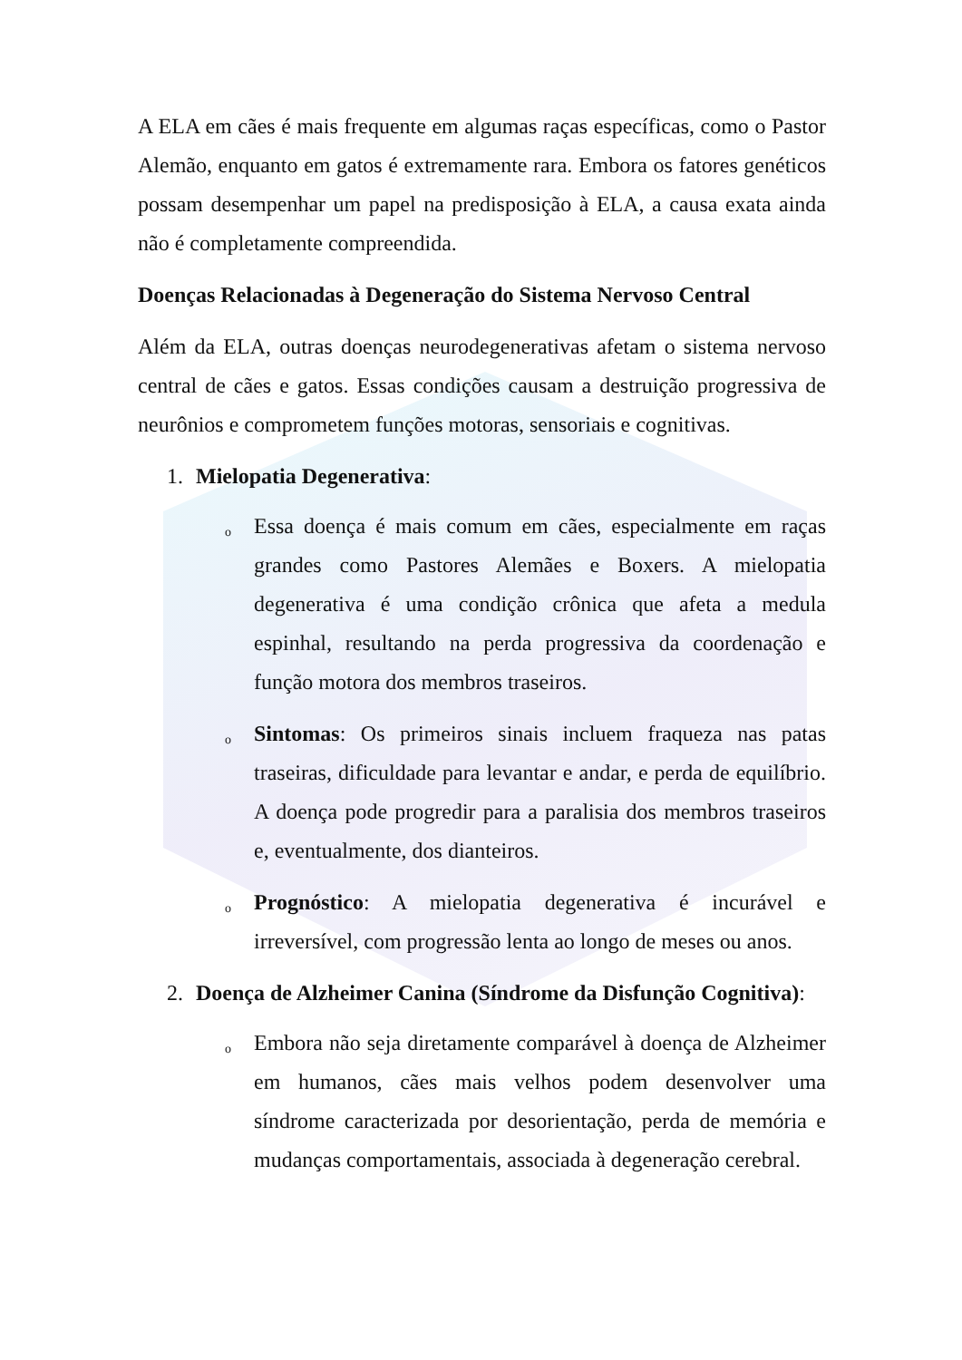A ELA em cães é mais frequente em algumas raças específicas, como o Pastor Alemão, enquanto em gatos é extremamente rara. Embora os fatores genéticos possam desempenhar um papel na predisposição à ELA, a causa exata ainda não é completamente compreendida.
Doenças Relacionadas à Degeneração do Sistema Nervoso Central
Além da ELA, outras doenças neurodegenerativas afetam o sistema nervoso central de cães e gatos. Essas condições causam a destruição progressiva de neurônios e comprometem funções motoras, sensoriais e cognitivas.
1. Mielopatia Degenerativa:
o
Essa doença é mais comum em cães, especialmente em raças grandes como Pastores Alemães e Boxers. A mielopatia degenerativa é uma condição crônica que afeta a medula espinhal, resultando na perda progressiva da coordenação e função motora dos membros traseiros.
o
Sintomas: Os primeiros sinais incluem fraqueza nas patas traseiras, dificuldade para levantar e andar, e perda de equilíbrio. A doença pode progredir para a paralisia dos membros traseiros e, eventualmente, dos dianteiros.
o
Prognóstico: A mielopatia degenerativa é incurável e irreversível, com progressão lenta ao longo de meses ou anos.
2. Doença de Alzheimer Canina (Síndrome da Disfunção Cognitiva):
o
Embora não seja diretamente comparável à doença de Alzheimer em humanos, cães mais velhos podem desenvolver uma síndrome caracterizada por desorientação, perda de memória e mudanças comportamentais, associada à degeneração cerebral.